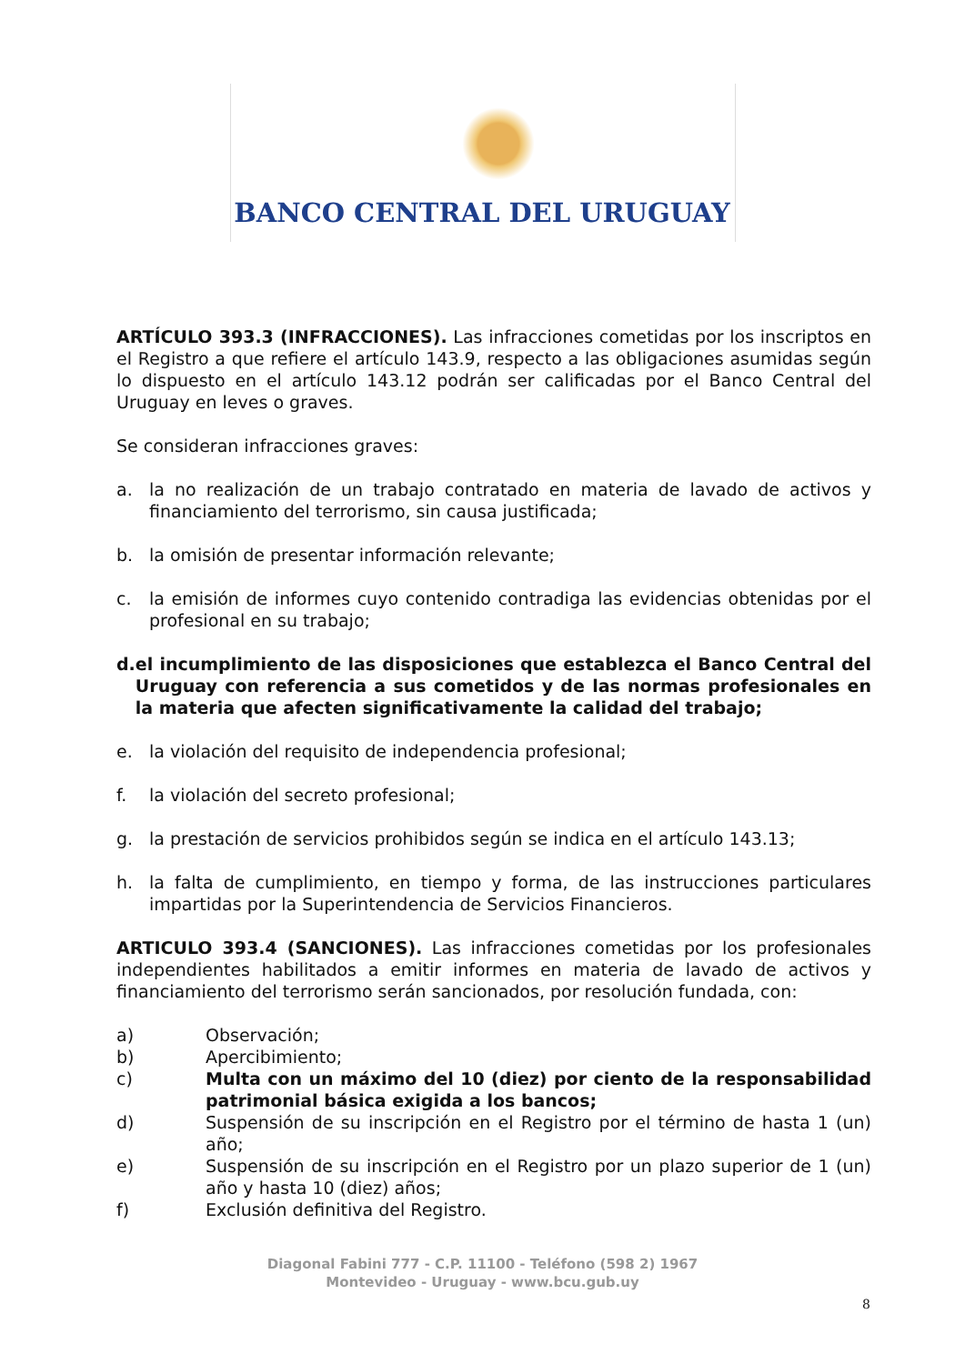BANCO CENTRAL DEL URUGUAY
ARTÍCULO 393.3 (INFRACCIONES). Las infracciones cometidas por los inscriptos en el Registro a que refiere el artículo 143.9, respecto a las obligaciones asumidas según lo dispuesto en el artículo 143.12 podrán ser calificadas por el Banco Central del Uruguay en leves o graves.
Se consideran infracciones graves:
a. la no realización de un trabajo contratado en materia de lavado de activos y financiamiento del terrorismo, sin causa justificada;
b. la omisión de presentar información relevante;
c. la emisión de informes cuyo contenido contradiga las evidencias obtenidas por el profesional en su trabajo;
d. el incumplimiento de las disposiciones que establezca el Banco Central del Uruguay con referencia a sus cometidos y de las normas profesionales en la materia que afecten significativamente la calidad del trabajo;
e. la violación del requisito de independencia profesional;
f. la violación del secreto profesional;
g. la prestación de servicios prohibidos según se indica en el artículo 143.13;
h. la falta de cumplimiento, en tiempo y forma, de las instrucciones particulares impartidas por la Superintendencia de Servicios Financieros.
ARTICULO 393.4 (SANCIONES). Las infracciones cometidas por los profesionales independientes habilitados a emitir informes en materia de lavado de activos y financiamiento del terrorismo serán sancionados, por resolución fundada, con:
a) Observación;
b) Apercibimiento;
c) Multa con un máximo del 10 (diez) por ciento de la responsabilidad patrimonial básica exigida a los bancos;
d) Suspensión de su inscripción en el Registro por el término de hasta 1 (un) año;
e) Suspensión de su inscripción en el Registro por un plazo superior de 1 (un) año y hasta 10 (diez) años;
f) Exclusión definitiva del Registro.
Diagonal Fabini 777 - C.P. 11100 - Teléfono (598 2) 1967
Montevideo - Uruguay - www.bcu.gub.uy
8